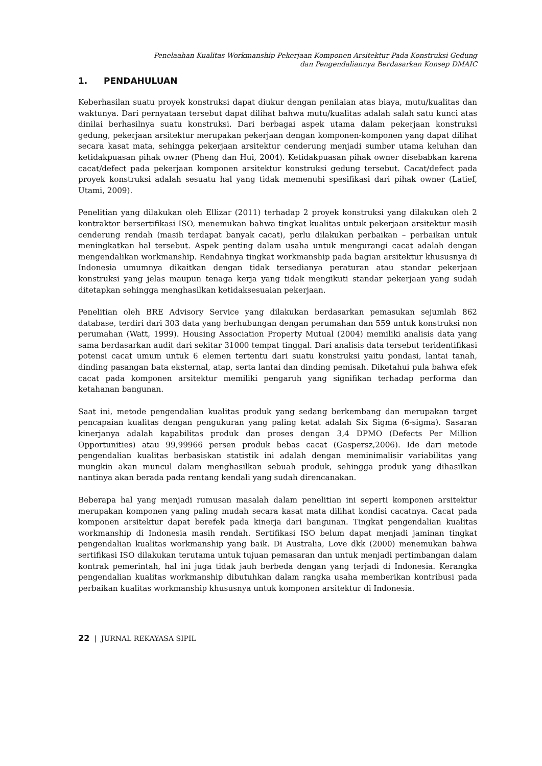Penelaahan Kualitas Workmanship Pekerjaan Komponen Arsitektur Pada Konstruksi Gedung
dan Pengendaliannya Berdasarkan Konsep DMAIC
1. PENDAHULUAN
Keberhasilan suatu proyek konstruksi dapat diukur dengan penilaian atas biaya, mutu/kualitas dan waktunya. Dari pernyataan tersebut dapat dilihat bahwa mutu/kualitas adalah salah satu kunci atas dinilai berhasilnya suatu konstruksi. Dari berbagai aspek utama dalam pekerjaan konstruksi gedung, pekerjaan arsitektur merupakan pekerjaan dengan komponen-komponen yang dapat dilihat secara kasat mata, sehingga pekerjaan arsitektur cenderung menjadi sumber utama keluhan dan ketidakpuasan pihak owner (Pheng dan Hui, 2004). Ketidakpuasan pihak owner disebabkan karena cacat/defect pada pekerjaan komponen arsitektur konstruksi gedung tersebut. Cacat/defect pada proyek konstruksi adalah sesuatu hal yang tidak memenuhi spesifikasi dari pihak owner (Latief, Utami, 2009).
Penelitian yang dilakukan oleh Ellizar (2011) terhadap 2 proyek konstruksi yang dilakukan oleh 2 kontraktor bersertifikasi ISO, menemukan bahwa tingkat kualitas untuk pekerjaan arsitektur masih cenderung rendah (masih terdapat banyak cacat), perlu dilakukan perbaikan – perbaikan untuk meningkatkan hal tersebut. Aspek penting dalam usaha untuk mengurangi cacat adalah dengan mengendalikan workmanship. Rendahnya tingkat workmanship pada bagian arsitektur khususnya di Indonesia umumnya dikaitkan dengan tidak tersedianya peraturan atau standar pekerjaan konstruksi yang jelas maupun tenaga kerja yang tidak mengikuti standar pekerjaan yang sudah ditetapkan sehingga menghasilkan ketidaksesuaian pekerjaan.
Penelitian oleh BRE Advisory Service yang dilakukan berdasarkan pemasukan sejumlah 862 database, terdiri dari 303 data yang berhubungan dengan perumahan dan 559 untuk konstruksi non perumahan (Watt, 1999). Housing Association Property Mutual (2004) memiliki analisis data yang sama berdasarkan audit dari sekitar 31000 tempat tinggal. Dari analisis data tersebut teridentifikasi potensi cacat umum untuk 6 elemen tertentu dari suatu konstruksi yaitu pondasi, lantai tanah, dinding pasangan bata eksternal, atap, serta lantai dan dinding pemisah. Diketahui pula bahwa efek cacat pada komponen arsitektur memiliki pengaruh yang signifikan terhadap performa dan ketahanan bangunan.
Saat ini, metode pengendalian kualitas produk yang sedang berkembang dan merupakan target pencapaian kualitas dengan pengukuran yang paling ketat adalah Six Sigma (6-sigma). Sasaran kinerjanya adalah kapabilitas produk dan proses dengan 3,4 DPMO (Defects Per Million Opportunities) atau 99,99966 persen produk bebas cacat (Gaspersz,2006). Ide dari metode pengendalian kualitas berbasiskan statistik ini adalah dengan meminimalisir variabilitas yang mungkin akan muncul dalam menghasilkan sebuah produk, sehingga produk yang dihasilkan nantinya akan berada pada rentang kendali yang sudah direncanakan.
Beberapa hal yang menjadi rumusan masalah dalam penelitian ini seperti komponen arsitektur merupakan komponen yang paling mudah secara kasat mata dilihat kondisi cacatnya. Cacat pada komponen arsitektur dapat berefek pada kinerja dari bangunan. Tingkat pengendalian kualitas workmanship di Indonesia masih rendah. Sertifikasi ISO belum dapat menjadi jaminan tingkat pengendalian kualitas workmanship yang baik. Di Australia, Love dkk (2000) menemukan bahwa sertifikasi ISO dilakukan terutama untuk tujuan pemasaran dan untuk menjadi pertimbangan dalam kontrak pemerintah, hal ini juga tidak jauh berbeda dengan yang terjadi di Indonesia. Kerangka pengendalian kualitas workmanship dibutuhkan dalam rangka usaha memberikan kontribusi pada perbaikan kualitas workmanship khususnya untuk komponen arsitektur di Indonesia.
22 | JURNAL REKAYASA SIPIL